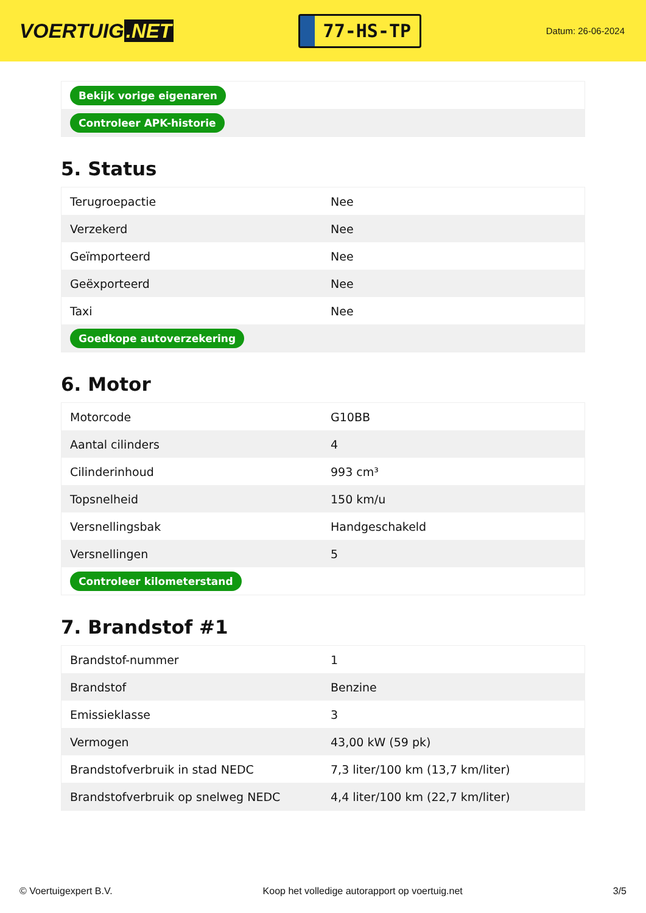VOERTUIG.NET
77-HS-TP
Datum: 26-06-2024
| Bekijk vorige eigenaren |
| Controleer APK-historie |
5. Status
| Terugroepactie | Nee |
| Verzekerd | Nee |
| Geïmporteerd | Nee |
| Geëxporteerd | Nee |
| Taxi | Nee |
| Goedkope autoverzekering | |
6. Motor
| Motorcode | G10BB |
| Aantal cilinders | 4 |
| Cilinderinhoud | 993 cm³ |
| Topsnelheid | 150 km/u |
| Versnellingsbak | Handgeschakeld |
| Versnellingen | 5 |
| Controleer kilometerstand | |
7. Brandstof #1
| Brandstof-nummer | 1 |
| Brandstof | Benzine |
| Emissieklasse | 3 |
| Vermogen | 43,00 kW (59 pk) |
| Brandstofverbruik in stad NEDC | 7,3 liter/100 km (13,7 km/liter) |
| Brandstofverbruik op snelweg NEDC | 4,4 liter/100 km (22,7 km/liter) |
© Voertuigexpert B.V. Koop het volledige autorapport op voertuig.net 3/5